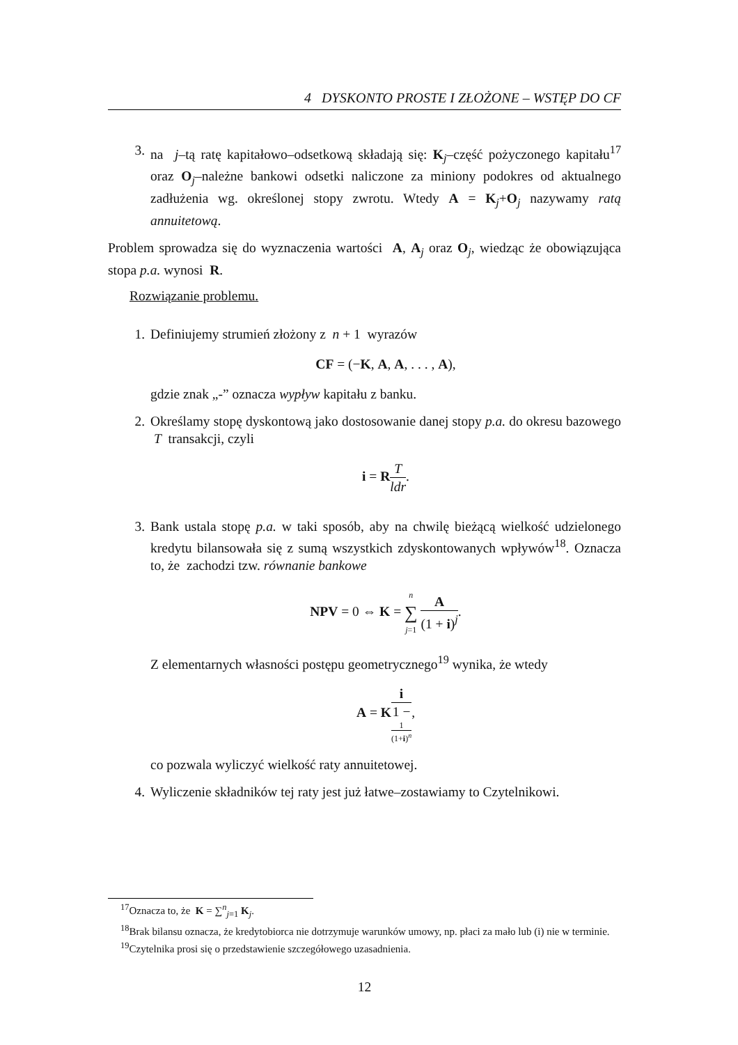4 DYSKONTO PROSTE I ZŁOŻONE – WSTĘP DO CF
3. na j–tą ratę kapitałowo–odsetkową składają się: K<sub>j</sub>–część pożyczonego kapitału<sup>17</sup> oraz O<sub>j</sub>–należne bankowi odsetki naliczone za miniony podokres od aktualnego zadłużenia wg. określonej stopy zwrotu. Wtedy A = K<sub>j</sub>+O<sub>j</sub> nazywamy ratą annuitetową.
Problem sprowadza się do wyznaczenia wartości A, A<sub>j</sub> oraz O<sub>j</sub>, wiedząc że obowiązująca stopa p.a. wynosi R.
Rozwiązanie problemu.
1. Definiujemy strumień złożony z n + 1 wyrazów
CF = (−K, A, A, . . . , A),
gdzie znak „-” oznacza wypływ kapitału z banku.
2. Określamy stopę dyskontową jako dostosowanie danej stopy p.a. do okresu bazowego T transakcji, czyli
i = RT ldr.
3. Bank ustala stopę p.a. w taki sposób, aby na chwilę bieżącą wielkość udzielonego kredytu bilansowała się z sumą wszystkich zdyskontowanych wpływów<sup>18</sup>. Oznacza to, że zachodzi tzw. równanie bankowe
NPV = 0 ⇔ K = n ∑ j=1 A (1 + i)<sup>j</sup>.
Z elementarnych własności postępu geometrycznego<sup>19</sup> wynika, że wtedy
A = Ki 1 −
1
(1+i)<sup>n</sup>,
co pozwala wyliczyć wielkość raty annuitetowej.
4. Wyliczenie składników tej raty jest już łatwe–zostawiamy to Czytelnikowi.
<sup>17</sup> Oznacza to, że K = ∑<sup>n</sup><sub>j=1</sub> K<sub>j</sub>.
<sup>18</sup> Brak bilansu oznacza, że kredytobiorca nie dotrzymuje warunków umowy, np. płaci za mało lub (i) nie w terminie.
<sup>19</sup> Czytelnika prosi się o przedstawienie szczegółowego uzasadnienia.
12